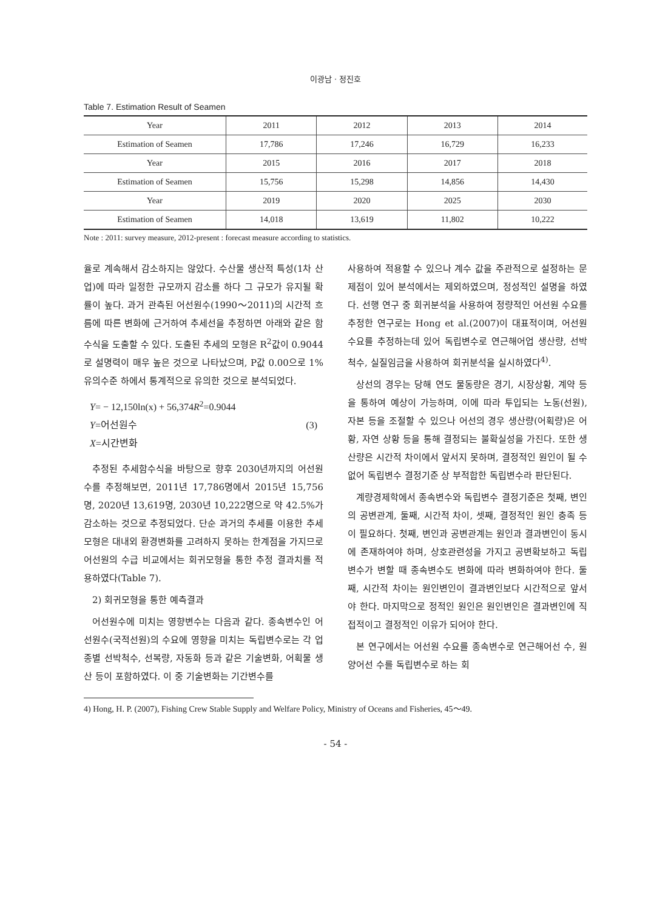이광남 · 정진호
Table 7. Estimation Result of Seamen
| Year | 2011 | 2012 | 2013 | 2014 |
| Estimation of Seamen | 17,786 | 17,246 | 16,729 | 16,233 |
| Year | 2015 | 2016 | 2017 | 2018 |
| Estimation of Seamen | 15,756 | 15,298 | 14,856 | 14,430 |
| Year | 2019 | 2020 | 2025 | 2030 |
| Estimation of Seamen | 14,018 | 13,619 | 11,802 | 10,222 |
Note : 2011: survey measure, 2012-present : forecast measure according to statistics.
율로 계속해서 감소하지는 않았다. 수산물 생산적 특성(1차 산업)에 따라 일정한 규모까지 감소를 하다 그 규모가 유지될 확률이 높다. 과거 관측된 어선원수(1990～2011)의 시간적 흐름에 따른 변화에 근거하여 추세선을 추정하면 아래와 같은 함수식을 도출할 수 있다. 도출된 추세의 모형은 R<sup>2</sup>값이 0.9044로 설명력이 매우 높은 것으로 나타났으며, P값 0.00으로 1% 유의수준 하에서 통계적으로 유의한 것으로 분석되었다.
Y= − 12,150ln(x) + 56,374R<sup>2</sup>=0.9044
Y=어선원수 (3)
X=시간변화
추정된 추세함수식을 바탕으로 향후 2030년까지의 어선원수를 추정해보면, 2011년 17,786명에서 2015년 15,756명, 2020년 13,619명, 2030년 10,222명으로 약 42.5%가 감소하는 것으로 추정되었다. 단순 과거의 추세를 이용한 추세모형은 대내외 환경변화를 고려하지 못하는 한계점을 가지므로 어선원의 수급 비교에서는 회귀모형을 통한 추정 결과치를 적용하였다(Table 7).
2) 회귀모형을 통한 예측결과
어선원수에 미치는 영향변수는 다음과 같다. 종속변수인 어선원수(국적선원)의 수요에 영향을 미치는 독립변수로는 각 업종별 선박척수, 선복량, 자동화 등과 같은 기술변화, 어획물 생산 등이 포함하였다. 이 중 기술변화는 기간변수를
사용하여 적용할 수 있으나 계수 값을 주관적으로 설정하는 문제점이 있어 분석에서는 제외하였으며, 정성적인 설명을 하였다. 선행 연구 중 회귀분석을 사용하여 정량적인 어선원 수요를 추정한 연구로는 Hong et al.(2007)이 대표적이며, 어선원 수요를 추정하는데 있어 독립변수로 연근해어업 생산량, 선박척수, 실질임금을 사용하여 회귀분석을 실시하였다<sup>4)</sup>.
상선의 경우는 당해 연도 물동량은 경기, 시장상황, 계약 등을 통하여 예상이 가능하며, 이에 따라 투입되는 노동(선원), 자본 등을 조절할 수 있으나 어선의 경우 생산량(어획량)은 어황, 자연 상황 등을 통해 결정되는 불확실성을 가진다. 또한 생산량은 시간적 차이에서 앞서지 못하며, 결정적인 원인이 될 수 없어 독립변수 결정기준 상 부적합한 독립변수라 판단된다.
계량경제학에서 종속변수와 독립변수 결정기준은 첫째, 변인의 공변관계, 둘째, 시간적 차이, 셋째, 결정적인 원인 충족 등이 필요하다. 첫째, 변인과 공변관계는 원인과 결과변인이 동시에 존재하여야 하며, 상호관련성을 가지고 공변확보하고 독립변수가 변할 때 종속변수도 변화에 따라 변화하여야 한다. 둘째, 시간적 차이는 원인변인이 결과변인보다 시간적으로 앞서야 한다. 마지막으로 정적인 원인은 원인변인은 결과변인에 직접적이고 결정적인 이유가 되어야 한다.
본 연구에서는 어선원 수요를 종속변수로 연근해어선 수, 원양어선 수를 독립변수로 하는 회
4) Hong, H. P. (2007), Fishing Crew Stable Supply and Welfare Policy, Ministry of Oceans and Fisheries, 45～49.
- 54 -